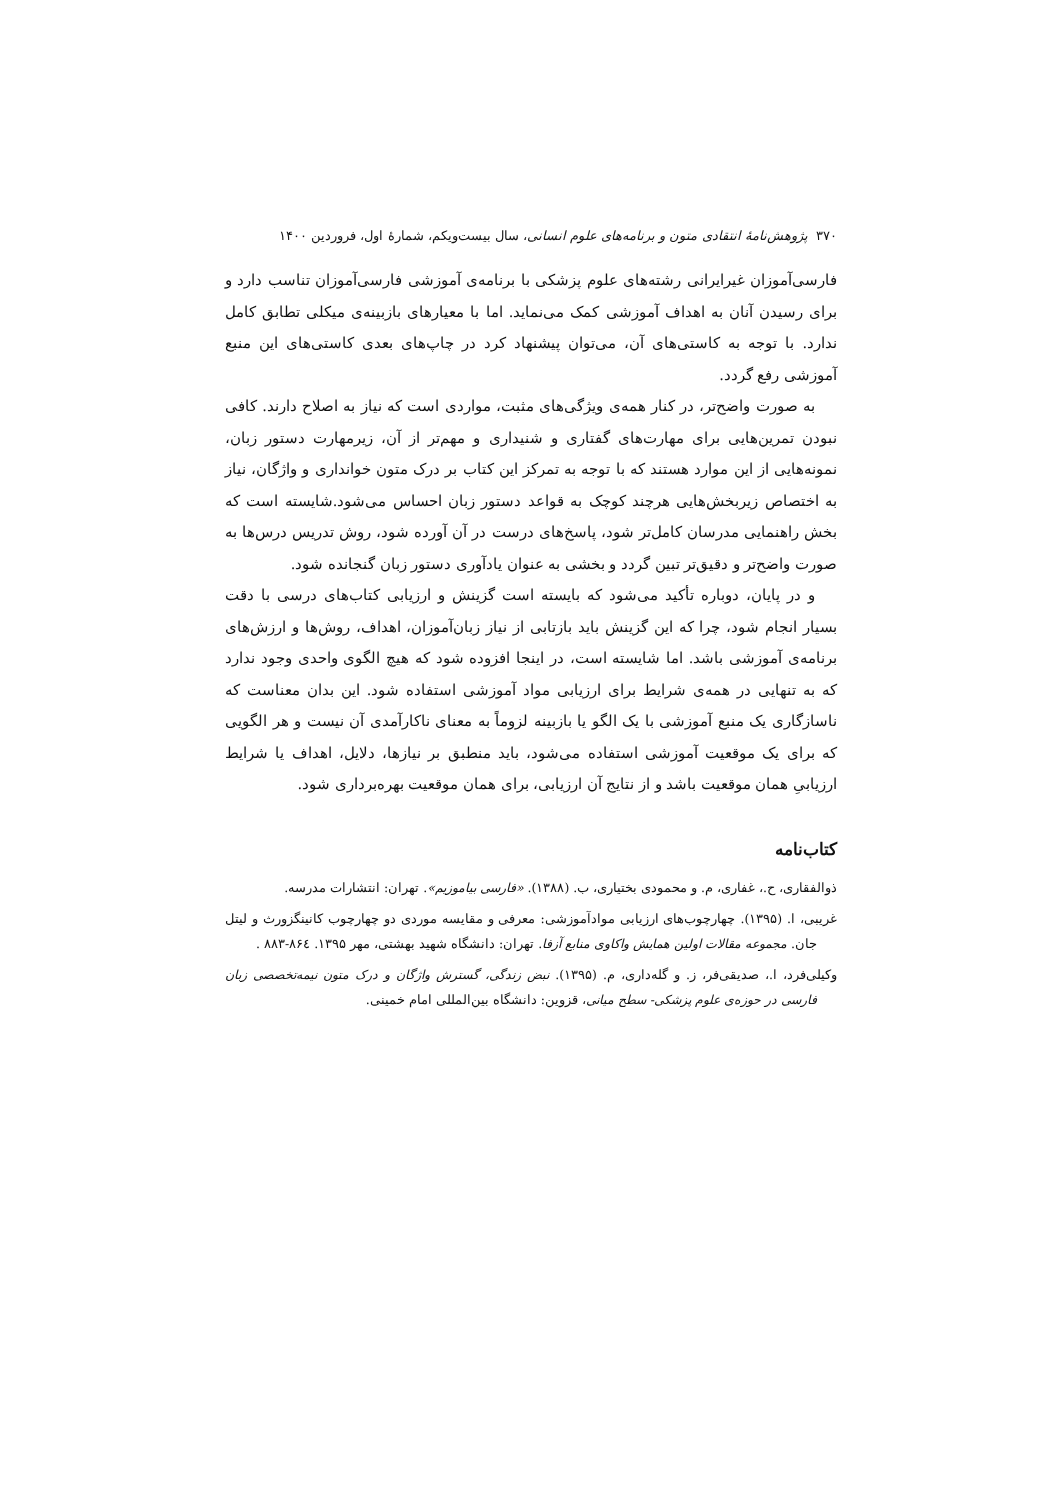۳۷۰ پژوهش‌نامهٔ انتقادی متون و برنامه‌های علوم انسانی، سال بیست‌ویکم، شمارهٔ اول، فروردین ۱۴۰۰
فارسی‌آموزان غیرایرانی رشته‌های علوم پزشکی با برنامه‌ی آموزشی فارسی‌آموزان تناسب دارد و برای رسیدن آنان به اهداف آموزشی کمک می‌نماید. اما با معیارهای بازبینه‌ی میکلی تطابق کامل ندارد. با توجه به کاستی‌های آن، می‌توان پیشنهاد کرد در چاپ‌های بعدی کاستی‌های این منبع آموزشی رفع گردد.
به صورت واضح‌تر، در کنار همه‌ی ویژگی‌های مثبت، مواردی است که نیاز به اصلاح دارند. کافی نبودن تمرین‌هایی برای مهارت‌های گفتاری و شنیداری و مهم‌تر از آن، زیرمهارت دستور زبان، نمونه‌هایی از این موارد هستند که با توجه به تمرکز این کتاب بر درک متون خوانداری و واژگان، نیاز به اختصاص زیربخش‌هایی هرچند کوچک به قواعد دستور زبان احساس می‌شود.شایسته است که بخش راهنمایی مدرسان کامل‌تر شود، پاسخ‌های درست در آن آورده شود، روش تدریس درس‌ها به صورت واضح‌تر و دقیق‌تر تبین گردد و بخشی به عنوان یادآوری دستور زبان گنجانده شود.
و در پایان، دوباره تأکید می‌شود که بایسته است گزینش و ارزیابی کتاب‌های درسی با دقت بسیار انجام شود، چرا که این گزینش باید بازتابی از نیاز زبان‌آموزان، اهداف، روش‌ها و ارزش‌های برنامه‌ی آموزشی باشد. اما شایسته است، در اینجا افزوده شود که هیچ الگوی واحدی وجود ندارد که به تنهایی در همه‌ی شرایط برای ارزیابی مواد آموزشی استفاده شود. این بدان معناست که ناسازگاری یک منبع آموزشی با یک الگو یا بازبینه لزوماً به معنای ناکارآمدی آن نیست و هر الگویی که برای یک موقعیت آموزشی استفاده می‌شود، باید منطبق بر نیازها، دلایل، اهداف یا شرایط ارزیابیِ همان موقعیت باشد و از نتایج آن ارزیابی، برای همان موقعیت بهره‌برداری شود.
کتاب‌نامه
ذوالفقاری، ح.، غفاری، م. و محمودی بختیاری، ب. (۱۳۸۸). «فارسی بیاموزیم». تهران: انتشارات مدرسه.
غریبی، ا. (۱۳۹۵). چهارچوب‌های ارزیابی موادآموزشی: معرفی و مقایسه موردی دو چهارچوب کانینگزورث و لیتل جان. مجموعه مقالات اولین همایش واکاوی منابع آزفا. تهران: دانشگاه شهید بهشتی، مهر ۱۳۹۵. ۸۶٤-۸۸۳ .
وکیلی‌فرد، ا.، صدیقی‌فر، ز. و گله‌داری، م. (۱۳۹۵). نبض زندگی، گسترش واژگان و درک متون نیمه‌تخصصی زبان فارسی در حوزه‌ی علوم پزشکی- سطح میانی، قزوین: دانشگاه بین‌المللی امام خمینی.